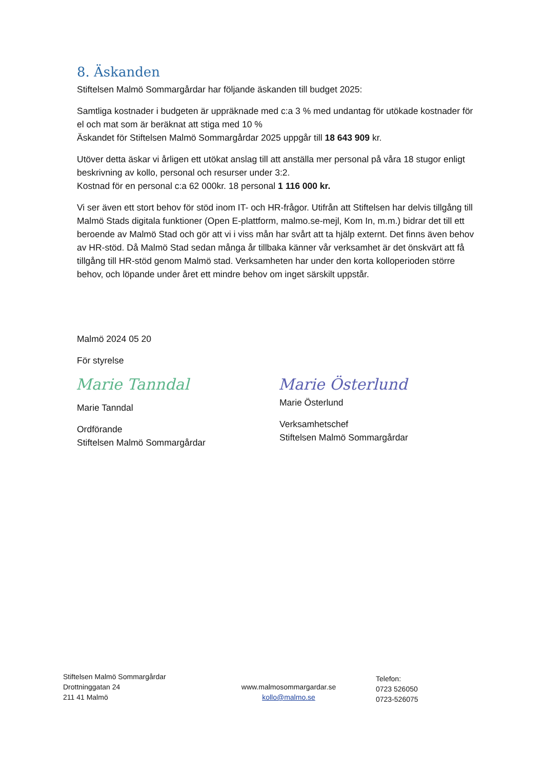8. Äskanden
Stiftelsen Malmö Sommargårdar har följande äskanden till budget 2025:
Samtliga kostnader i budgeten är uppräknade med c:a 3 % med undantag för utökade kostnader för el och mat som är beräknat att stiga med 10 %
Äskandet för Stiftelsen Malmö Sommargårdar 2025 uppgår till 18 643 909 kr.
Utöver detta äskar vi årligen ett utökat anslag till att anställa mer personal på våra 18 stugor enligt beskrivning av kollo, personal och resurser under 3:2.
Kostnad för en personal c:a 62 000kr. 18 personal 1 116 000 kr.
Vi ser även ett stort behov för stöd inom IT- och HR-frågor. Utifrån att Stiftelsen har delvis tillgång till Malmö Stads digitala funktioner (Open E-plattform, malmo.se-mejl, Kom In, m.m.) bidrar det till ett beroende av Malmö Stad och gör att vi i viss mån har svårt att ta hjälp externt. Det finns även behov av HR-stöd. Då Malmö Stad sedan många år tillbaka känner vår verksamhet är det önskvärt att få tillgång till HR-stöd genom Malmö stad. Verksamheten har under den korta kolloperioden större behov, och löpande under året ett mindre behov om inget särskilt uppstår.
Malmö 2024 05 20
För styrelse
Marie Tanndal
Marie Tanndal
Ordförande
Stiftelsen Malmö Sommargårdar
Marie Österlund
Marie Österlund
Verksamhetschef
Stiftelsen Malmö Sommargårdar
Stiftelsen Malmö Sommargårdar
Drottninggatan 24
211 41 Malmö
www.malmosommargardar.se
kollo@malmo.se
Telefon:
0723 526050
0723-526075